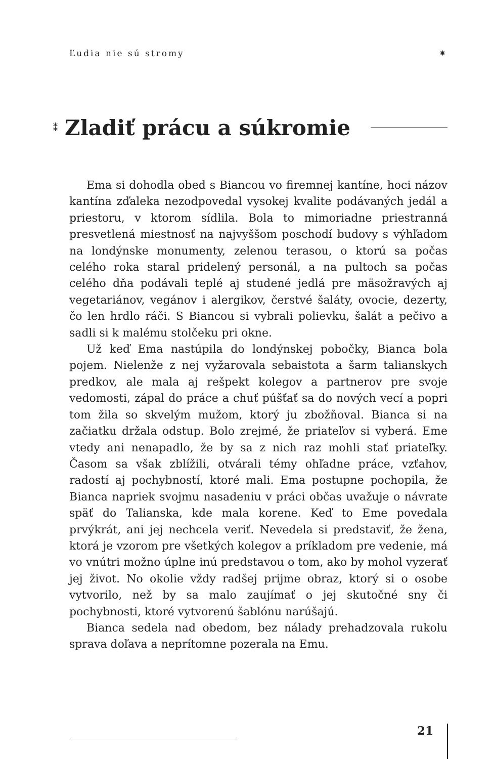Ľudia nie sú stromy ✷
⁑
Zladiť prácu a súkromie
Ema si dohodla obed s Biancou vo firemnej kantíne, hoci názov kantína zďaleka nezodpovedal vysokej kvalite podávaných jedál a priestoru, v ktorom sídlila. Bola to mimoriadne priestranná presvetlená miestnosť na najvyššom poschodí budovy s výhľadom na londýnske monumenty, zelenou terasou, o ktorú sa počas celého roka staral pridelený personál, a na pultoch sa počas celého dňa podávali teplé aj studené jedlá pre mäsožravých aj vegetariánov, vegánov i alergikov, čerstvé šaláty, ovocie, dezerty, čo len hrdlo ráči. S Biancou si vybrali polievku, šalát a pečivo a sadli si k malému stolčeku pri okne.
Už keď Ema nastúpila do londýnskej pobočky, Bianca bola pojem. Nielenže z nej vyžarovala sebaistota a šarm talianskych predkov, ale mala aj rešpekt kolegov a partnerov pre svoje vedomosti, zápal do práce a chuť púšťať sa do nových vecí a popri tom žila so skvelým mužom, ktorý ju zbožňoval. Bianca si na začiatku držala odstup. Bolo zrejmé, že priateľov si vyberá. Eme vtedy ani nenapadlo, že by sa z nich raz mohli stať priateľky. Časom sa však zblížili, otvárali témy ohľadne práce, vzťahov, radostí aj pochybností, ktoré mali. Ema postupne pochopila, že Bianca napriek svojmu nasadeniu v práci občas uvažuje o návrate späť do Talianska, kde mala korene. Keď to Eme povedala prvýkrát, ani jej nechcela veriť. Nevedela si predstaviť, že žena, ktorá je vzorom pre všetkých kolegov a príkladom pre vedenie, má vo vnútri možno úplne inú predstavou o tom, ako by mohol vyzerať jej život. No okolie vždy radšej prijme obraz, ktorý si o osobe vytvorilo, než by sa malo zaujímať o jej skutočné sny či pochybnosti, ktoré vytvorenú šablónu narúšajú.
Bianca sedela nad obedom, bez nálady prehadzovala rukolu sprava doľava a neprítomne pozerala na Emu.
21